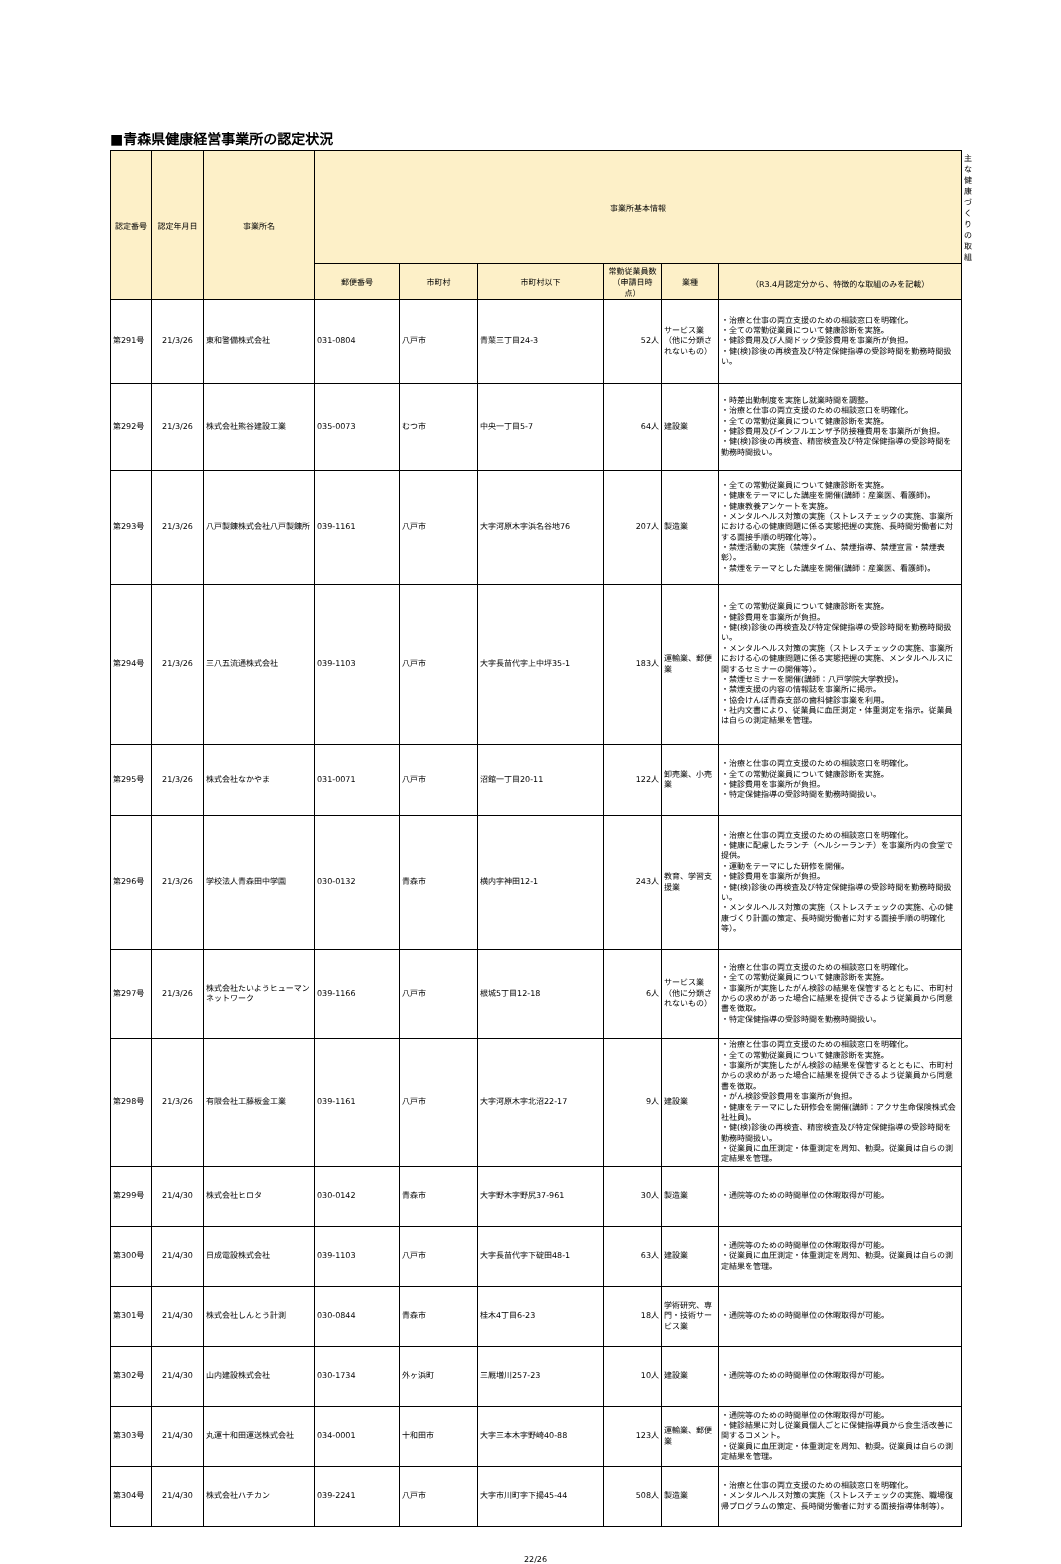■青森県健康経営事業所の認定状況
| 認定番号 | 認定年月日 | 事業所名 | 事業所基本情報 | | | | | | 主な健康づくりの取組 |
| --- | --- | --- | --- | --- | --- | --- | --- | --- | --- |
| | | | 郵便番号 | 市町村 | 市町村以下 | 常勤従業員数 （申請日時点） | 業種 | （R3.4月認定分から、特徴的な取組のみを記載） | |
| 第291号 | 21/3/26 | 東和警備株式会社 | 031-0804 | 八戸市 | 青葉三丁目24-3 | 52人 | サービス業（他に分類されないもの） | ・治療と仕事の両立支援のための相談窓口を明確化。 ・全ての常勤従業員について健康診断を実施。 ・健診費用及び人間ドック受診費用を事業所が負担。 ・健(検)診後の再検査及び特定保健指導の受診時間を勤務時間扱い。 | |
| 第292号 | 21/3/26 | 株式会社熊谷建設工業 | 035-0073 | むつ市 | 中央一丁目5-7 | 64人 | 建設業 | ・時差出勤制度を実施し就業時間を調整。 ・治療と仕事の両立支援のための相談窓口を明確化。 ・全ての常勤従業員について健康診断を実施。 ・健診費用及びインフルエンザ予防接種費用を事業所が負担。 ・健(検)診後の再検査、精密検査及び特定保健指導の受診時間を勤務時間扱い。 | |
| 第293号 | 21/3/26 | 八戸製錬株式会社八戸製錬所 | 039-1161 | 八戸市 | 大字河原木字浜名谷地76 | 207人 | 製造業 | ・全ての常勤従業員について健康診断を実施。 ・健康をテーマにした講座を開催(講師：産業医、看護師)。 ・健康教養アンケートを実施。 ・メンタルヘルス対策の実施（ストレスチェックの実施、事業所における心の健康問題に係る実態把握の実施、長時間労働者に対する面接手順の明確化等）。 ・禁煙活動の実施（禁煙タイム、禁煙指導、禁煙宣言・禁煙表彰）。 ・禁煙をテーマとした講座を開催(講師：産業医、看護師)。 | |
| 第294号 | 21/3/26 | 三八五流通株式会社 | 039-1103 | 八戸市 | 大字長苗代字上中坪35-1 | 183人 | 運輸業、郵便業 | ・全ての常勤従業員について健康診断を実施。 ・健診費用を事業所が負担。 ・健(検)診後の再検査及び特定保健指導の受診時間を勤務時間扱い。 ・メンタルヘルス対策の実施（ストレスチェックの実施、事業所における心の健康問題に係る実態把握の実施、メンタルヘルスに関するセミナーの開催等）。 ・禁煙セミナーを開催(講師：八戸学院大学教授)。 ・禁煙支援の内容の情報誌を事業所に掲示。 ・協会けんぽ青森支部の歯科健診事業を利用。 ・社内文書により、従業員に血圧測定・体重測定を指示。従業員は自らの測定結果を管理。 | |
| 第295号 | 21/3/26 | 株式会社なかやま | 031-0071 | 八戸市 | 沼館一丁目20-11 | 122人 | 卸売業、小売業 | ・治療と仕事の両立支援のための相談窓口を明確化。 ・全ての常勤従業員について健康診断を実施。 ・健診費用を事業所が負担。 ・特定保健指導の受診時間を勤務時間扱い。 | |
| 第296号 | 21/3/26 | 学校法人青森田中学園 | 030-0132 | 青森市 | 横内字神田12-1 | 243人 | 教育、学習支援業 | ・治療と仕事の両立支援のための相談窓口を明確化。 ・健康に配慮したランチ（ヘルシーランチ）を事業所内の食堂で提供。 ・運動をテーマにした研修を開催。 ・健診費用を事業所が負担。 ・健(検)診後の再検査及び特定保健指導の受診時間を勤務時間扱い。 ・メンタルヘルス対策の実施（ストレスチェックの実施、心の健康づくり計画の策定、長時間労働者に対する面接手順の明確化等）。 | |
| 第297号 | 21/3/26 | 株式会社たいようヒューマンネットワーク | 039-1166 | 八戸市 | 根城5丁目12-18 | 6人 | サービス業（他に分類されないもの） | ・治療と仕事の両立支援のための相談窓口を明確化。 ・全ての常勤従業員について健康診断を実施。 ・事業所が実施したがん検診の結果を保管するとともに、市町村からの求めがあった場合に結果を提供できるよう従業員から同意書を徴取。 ・特定保健指導の受診時間を勤務時間扱い。 | |
| 第298号 | 21/3/26 | 有限会社工藤板金工業 | 039-1161 | 八戸市 | 大字河原木字北沼22-17 | 9人 | 建設業 | ・治療と仕事の両立支援のための相談窓口を明確化。 ・全ての常勤従業員について健康診断を実施。 ・事業所が実施したがん検診の結果を保管するとともに、市町村からの求めがあった場合に結果を提供できるよう従業員から同意書を徴取。 ・がん検診受診費用を事業所が負担。 ・健康をテーマにした研修会を開催(講師：アクサ生命保険株式会社社員)。 ・健(検)診後の再検査、精密検査及び特定保健指導の受診時間を勤務時間扱い。 ・従業員に血圧測定・体重測定を周知、勧奨。従業員は自らの測定結果を管理。 | |
| 第299号 | 21/4/30 | 株式会社ヒロタ | 030-0142 | 青森市 | 大字野木字野尻37-961 | 30人 | 製造業 | ・通院等のための時間単位の休暇取得が可能。 | |
| 第300号 | 21/4/30 | 日成電設株式会社 | 039-1103 | 八戸市 | 大字長苗代字下碇田48-1 | 63人 | 建設業 | ・通院等のための時間単位の休暇取得が可能。 ・従業員に血圧測定・体重測定を周知、勧奨。従業員は自らの測定結果を管理。 | |
| 第301号 | 21/4/30 | 株式会社しんとう計測 | 030-0844 | 青森市 | 桂木4丁目6-23 | 18人 | 学術研究、専門・技術サービス業 | ・通院等のための時間単位の休暇取得が可能。 | |
| 第302号 | 21/4/30 | 山内建設株式会社 | 030-1734 | 外ヶ浜町 | 三厩増川257-23 | 10人 | 建設業 | ・通院等のための時間単位の休暇取得が可能。 | |
| 第303号 | 21/4/30 | 丸運十和田運送株式会社 | 034-0001 | 十和田市 | 大字三本木字野崎40-88 | 123人 | 運輸業、郵便業 | ・通院等のための時間単位の休暇取得が可能。 ・健診結果に対し従業員個人ごとに保健指導員から食生活改善に関するコメント。 ・従業員に血圧測定・体重測定を周知、勧奨。従業員は自らの測定結果を管理。 | |
| 第304号 | 21/4/30 | 株式会社ハチカン | 039-2241 | 八戸市 | 大字市川町字下揚45-44 | 508人 | 製造業 | ・治療と仕事の両立支援のための相談窓口を明確化。 ・メンタルヘルス対策の実施（ストレスチェックの実施、職場復帰プログラムの策定、長時間労働者に対する面接指導体制等）。 | |
22/26